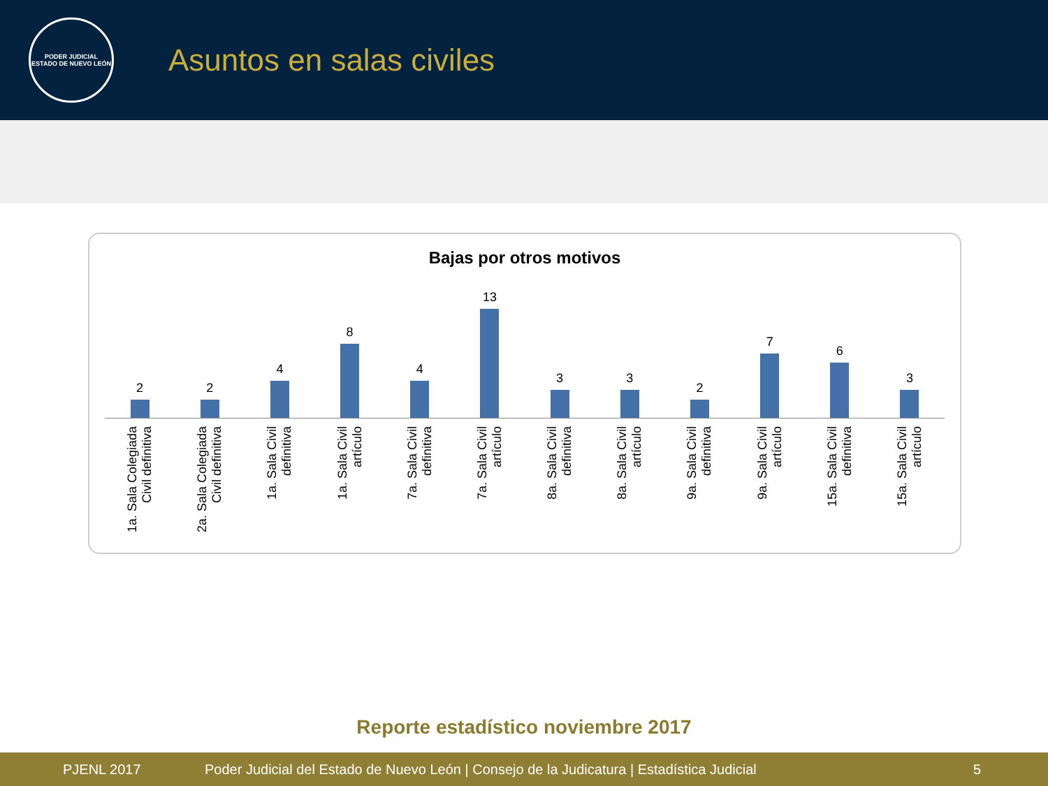PODER JUDICIAL
ESTADO DE NUEVO LEÓN
Asuntos en salas civiles
Bajas por otros motivos
2 2 4 8 4 13 3 3 2 7 6 3
1a. Sala Colegiada
Civil definitiva
2a. Sala Colegiada
Civil definitiva
1a. Sala Civil
definitiva
1a. Sala Civil
artículo
7a. Sala Civil
definitiva
7a. Sala Civil
artículo
8a. Sala Civil
definitiva
8a. Sala Civil
artículo
9a. Sala Civil
definitiva
9a. Sala Civil
artículo
15a. Sala Civil
definitiva
15a. Sala Civil
artículo
Reporte estadístico noviembre 2017
PJENL 2017 Poder Judicial del Estado de Nuevo León | Consejo de la Judicatura | Estadística Judicial 5